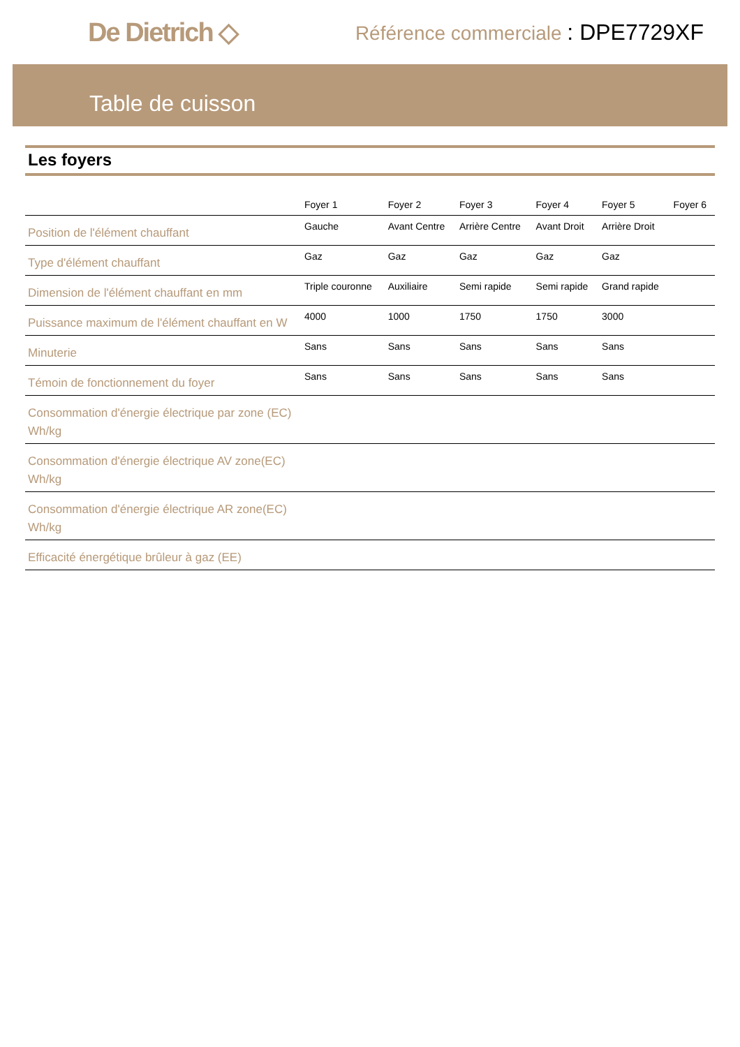De Dietrich ◇
Référence commerciale : DPE7729XF
Table de cuisson
Les foyers
| | Foyer 1 | Foyer 2 | Foyer 3 | Foyer 4 | Foyer 5 | Foyer 6 |
| --- | --- | --- | --- | --- | --- | --- |
| Position de l'élément chauffant | Gauche | Avant Centre | Arrière Centre | Avant Droit | Arrière Droit | |
| Type d'élément chauffant | Gaz | Gaz | Gaz | Gaz | Gaz | |
| Dimension de l'élément chauffant en mm | Triple couronne | Auxiliaire | Semi rapide | Semi rapide | Grand rapide | |
| Puissance maximum de l'élément chauffant en W | 4000 | 1000 | 1750 | 1750 | 3000 | |
| Minuterie | Sans | Sans | Sans | Sans | Sans | |
| Témoin de fonctionnement du foyer | Sans | Sans | Sans | Sans | Sans | |
| Consommation d'énergie électrique par zone (EC) Wh/kg | | | | | | |
| Consommation d'énergie électrique AV zone(EC) Wh/kg | | | | | | |
| Consommation d'énergie électrique AR zone(EC) Wh/kg | | | | | | |
| Efficacité énergétique brûleur à gaz (EE) | | | | | | |